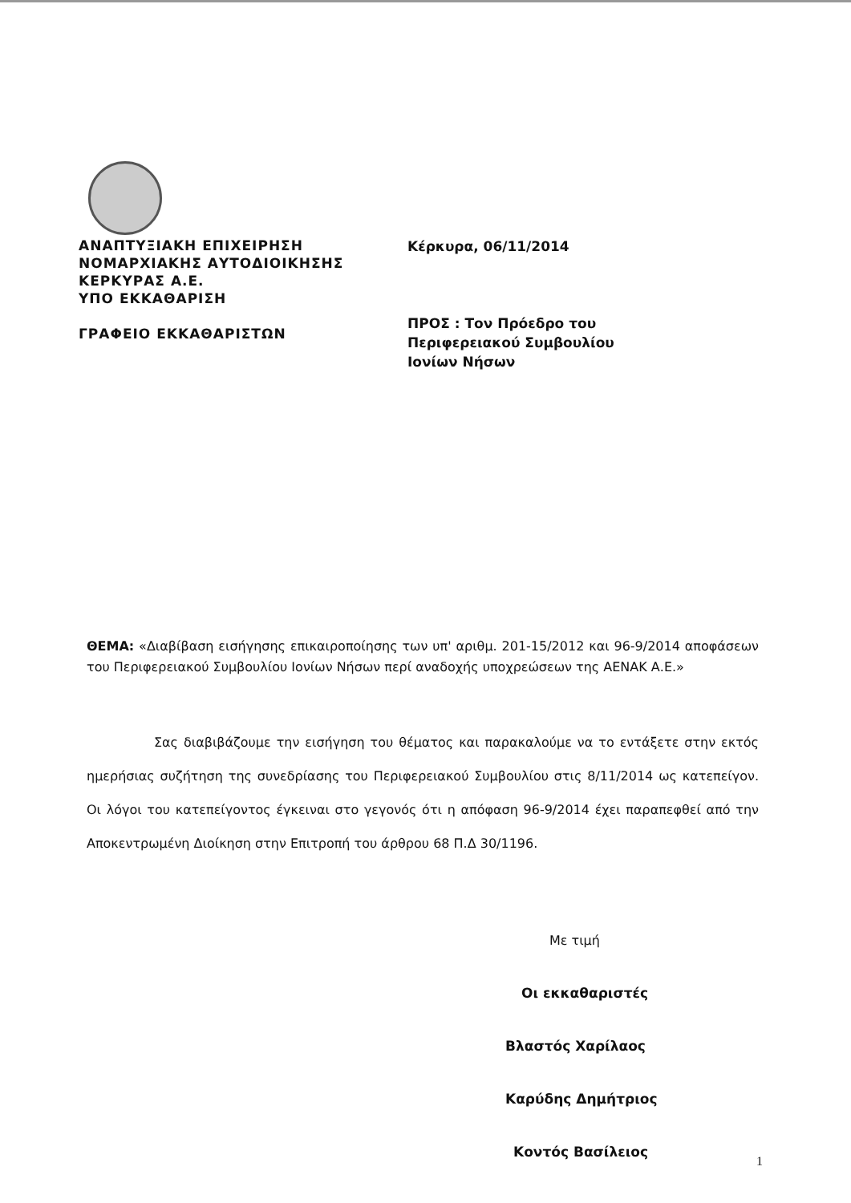ΑΝΑΠΤΥΞΙΑΚΗ ΕΠΙΧΕΙΡΗΣΗ
ΝΟΜΑΡΧΙΑΚΗΣ ΑΥΤΟΔΙΟΙΚΗΣΗΣ
ΚΕΡΚΥΡΑΣ Α.Ε.
ΥΠΟ ΕΚΚΑΘΑΡΙΣΗ
ΓΡΑΦΕΙΟ ΕΚΚΑΘΑΡΙΣΤΩΝ
Κέρκυρα, 06/11/2014
ΠΡΟΣ : Τον Πρόεδρο του
Περιφερειακού Συμβουλίου
Ιονίων Νήσων
ΘΕΜΑ: «Διαβίβαση εισήγησης επικαιροποίησης των υπ' αριθμ. 201-15/2012 και 96-9/2014 αποφάσεων του Περιφερειακού Συμβουλίου Ιονίων Νήσων περί αναδοχής υποχρεώσεων της ΑΕΝΑΚ Α.Ε.»
Σας διαβιβάζουμε την εισήγηση του θέματος και παρακαλούμε να το εντάξετε στην εκτός ημερήσιας συζήτηση της συνεδρίασης του Περιφερειακού Συμβουλίου στις 8/11/2014 ως κατεπείγον. Οι λόγοι του κατεπείγοντος έγκειναι στο γεγονός ότι η απόφαση 96-9/2014 έχει παραπεφθεί από την Αποκεντρωμένη Διοίκηση στην Επιτροπή του άρθρου 68 Π.Δ 30/1196.
Με τιμή
Οι εκκαθαριστές
Βλαστός Χαρίλαος
Καρύδης Δημήτριος
Κοντός Βασίλειος
1